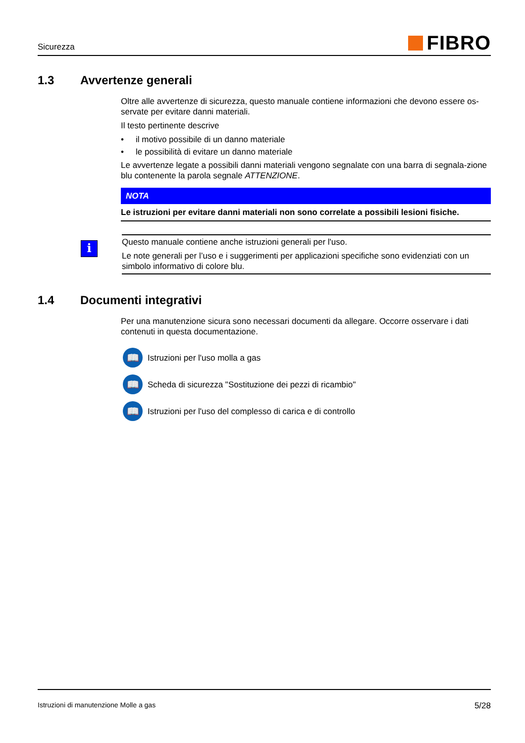Sicurezza
FIBRO
1.3 Avvertenze generali
Oltre alle avvertenze di sicurezza, questo manuale contiene informazioni che devono essere os-servate per evitare danni materiali.
Il testo pertinente descrive
• il motivo possibile di un danno materiale
• le possibilità di evitare un danno materiale
Le avvertenze legate a possibili danni materiali vengono segnalate con una barra di segnala-zione blu contenente la parola segnale ATTENZIONE.
NOTA
Le istruzioni per evitare danni materiali non sono correlate a possibili lesioni fisiche.
i
Questo manuale contiene anche istruzioni generali per l'uso.
Le note generali per l’uso e i suggerimenti per applicazioni specifiche sono evidenziati con un simbolo informativo di colore blu.
1.4 Documenti integrativi
Per una manutenzione sicura sono necessari documenti da allegare. Occorre osservare i dati contenuti in questa documentazione.
📖
Istruzioni per l'uso molla a gas
📖
Scheda di sicurezza "Sostituzione dei pezzi di ricambio"
📖
Istruzioni per l'uso del complesso di carica e di controllo
Istruzioni di manutenzione Molle a gas
5/28